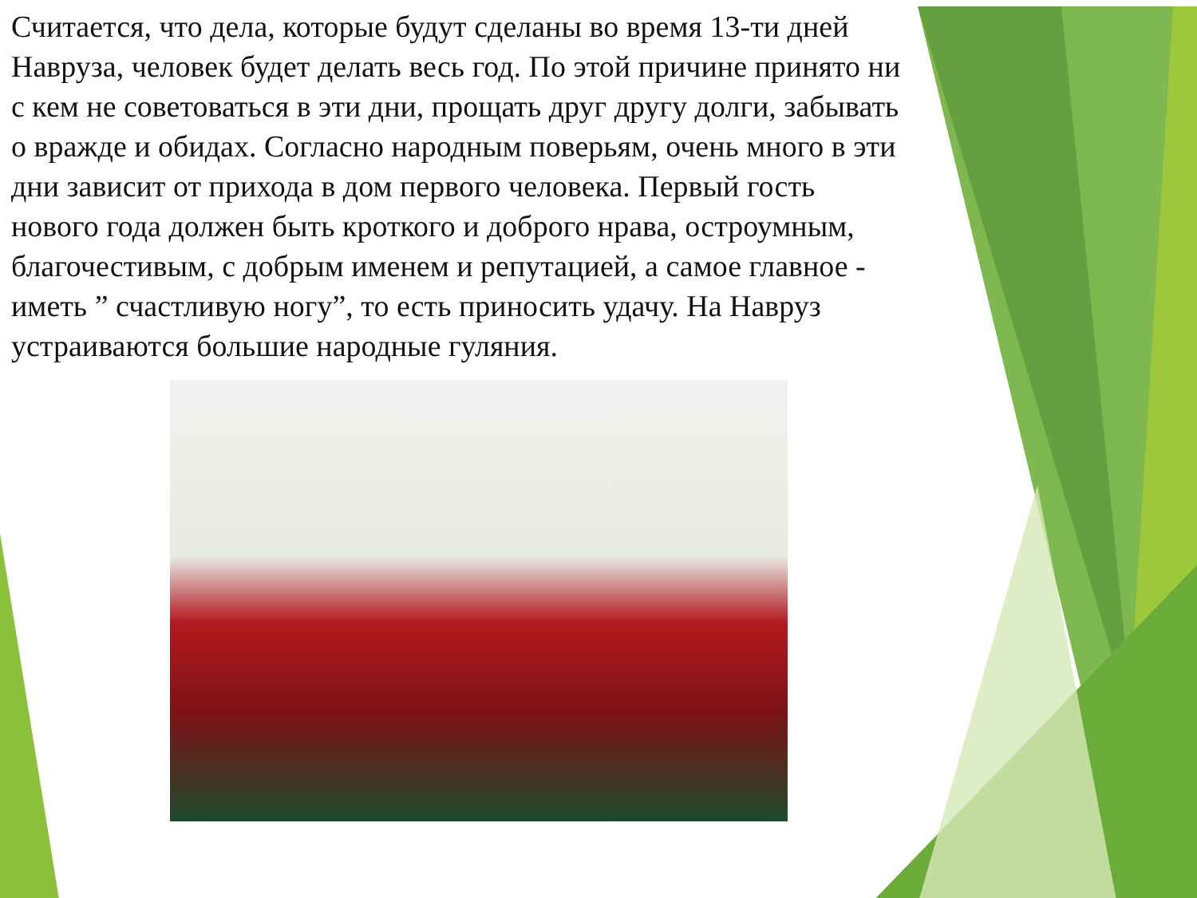Считается, что дела, которые будут сделаны во время 13-ти дней Навруза, человек будет делать весь год. По этой причине принято ни с кем не советоваться в эти дни, прощать друг другу долги, забывать о вражде и обидах. Согласно народным поверьям, очень много в эти дни зависит от прихода в дом первого человека. Первый гость нового года должен быть кроткого и доброго нрава, остроумным, благочестивым, с добрым именем и репутацией, а самое главное - иметь ” счастливую ногу”, то есть приносить удачу. На Навруз устраиваются большие народные гуляния.